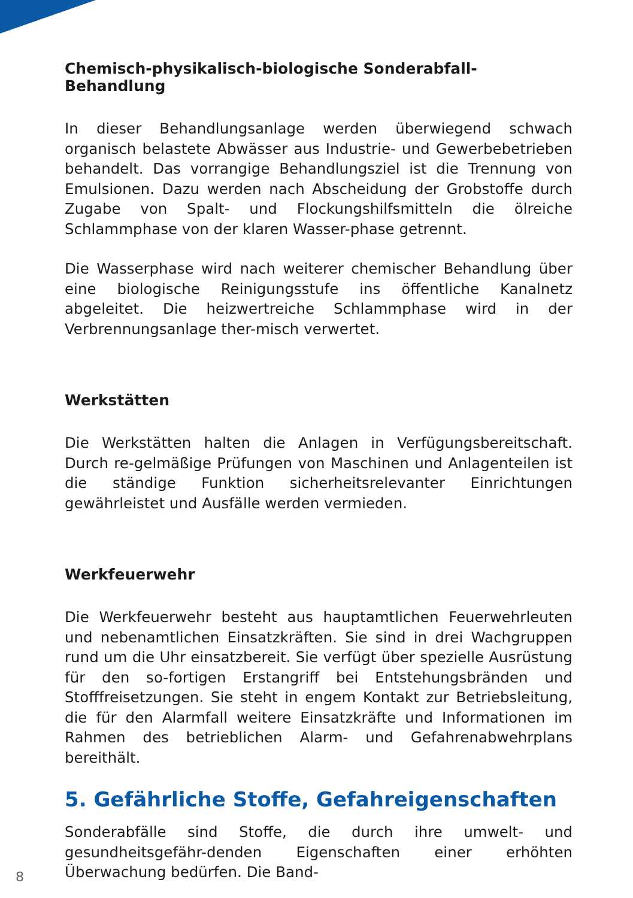Chemisch-physikalisch-biologische Sonderabfall-Behandlung
In dieser Behandlungsanlage werden überwiegend schwach organisch belastete Abwässer aus Industrie- und Gewerbebetrieben behandelt. Das vorrangige Behandlungsziel ist die Trennung von Emulsionen. Dazu werden nach Abscheidung der Grobstoffe durch Zugabe von Spalt- und Flockungshilfsmitteln die ölreiche Schlammphase von der klaren Wasser-phase getrennt.
Die Wasserphase wird nach weiterer chemischer Behandlung über eine biologische Reinigungsstufe ins öffentliche Kanalnetz abgeleitet. Die heizwertreiche Schlammphase wird in der Verbrennungsanlage ther-misch verwertet.
Werkstätten
Die Werkstätten halten die Anlagen in Verfügungsbereitschaft. Durch re-gelmäßige Prüfungen von Maschinen und Anlagenteilen ist die ständige Funktion sicherheitsrelevanter Einrichtungen gewährleistet und Ausfälle werden vermieden.
Werkfeuerwehr
Die Werkfeuerwehr besteht aus hauptamtlichen Feuerwehrleuten und nebenamtlichen Einsatzkräften. Sie sind in drei Wachgruppen rund um die Uhr einsatzbereit. Sie verfügt über spezielle Ausrüstung für den so-fortigen Erstangriff bei Entstehungsbränden und Stofffreisetzungen. Sie steht in engem Kontakt zur Betriebsleitung, die für den Alarmfall weitere Einsatzkräfte und Informationen im Rahmen des betrieblichen Alarm- und Gefahrenabwehrplans bereithält.
5. Gefährliche Stoffe, Gefahreigenschaften
Sonderabfälle sind Stoffe, die durch ihre umwelt- und gesundheitsgefähr-denden Eigenschaften einer erhöhten Überwachung bedürfen. Die Band-
8